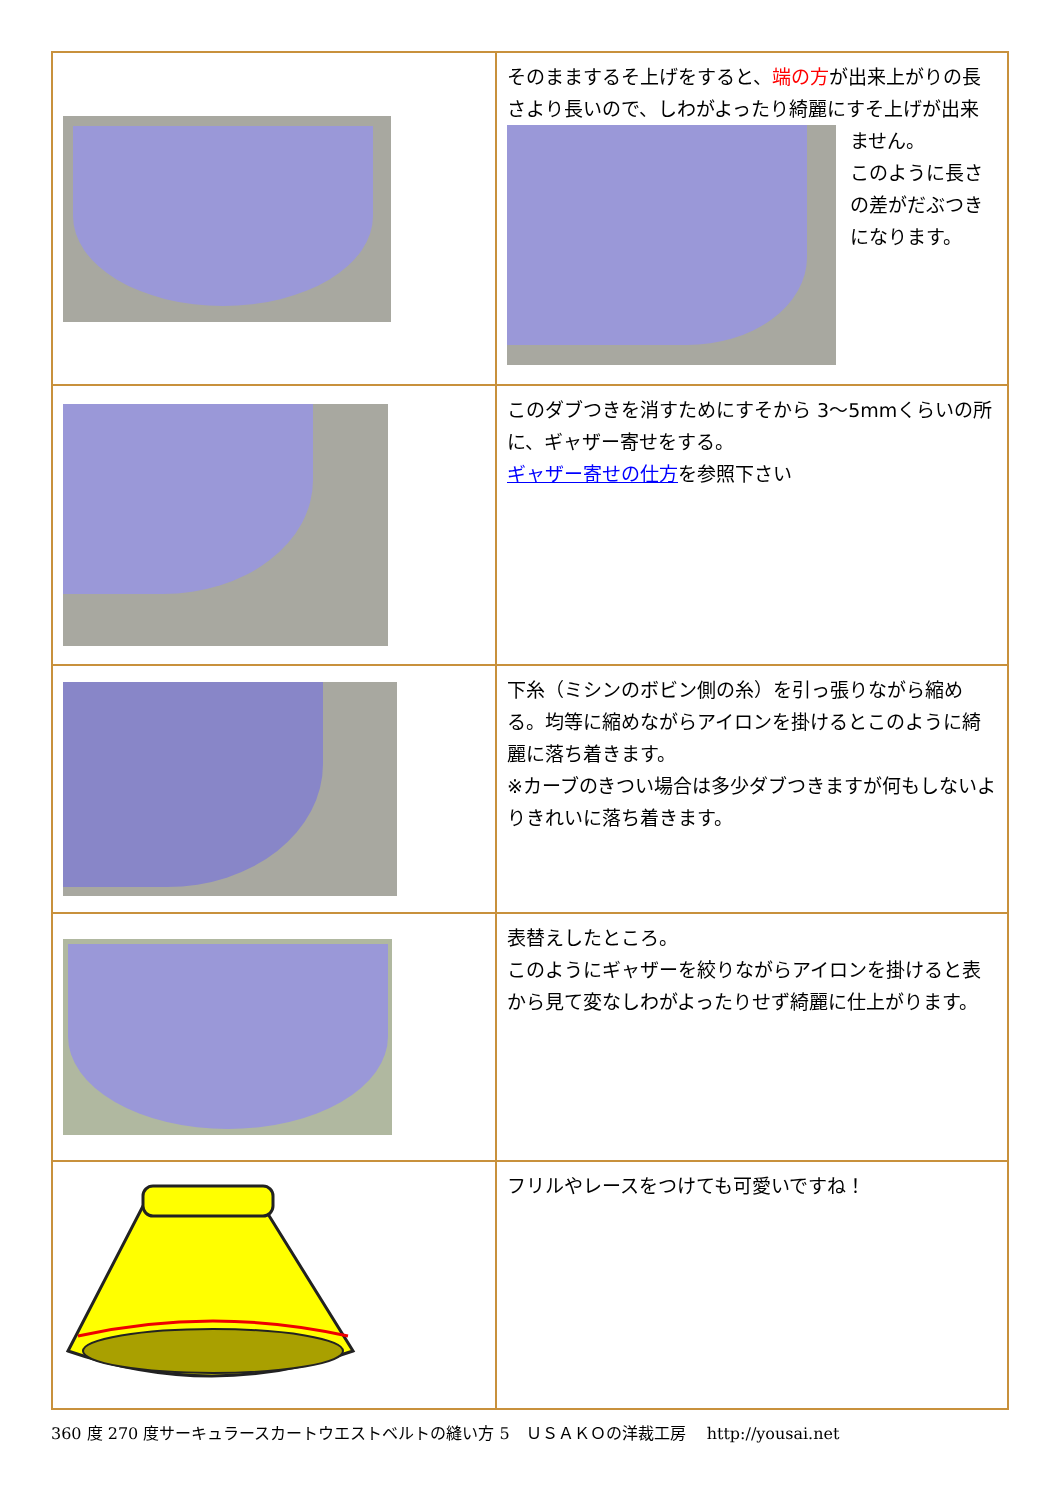| | そのままするそ上げをすると、 端の方 が出来上がりの長さより長いので、しわがよったり綺麗にすそ上げが出来 ません。 このように長さの差がだぶつきになります。 |
| | このダブつきを消すためにすそから 3～5mmくらいの所に、ギャザー寄せをする。 ギャザー寄せの仕方 を参照下さい |
| | 下糸（ミシンのボビン側の糸）を引っ張りながら縮める。均等に縮めながらアイロンを掛けるとこのように綺麗に落ち着きます。 ※カーブのきつい場合は多少ダブつきますが何もしないよりきれいに落ち着きます。 |
| | 表替えしたところ。 このようにギャザーを絞りながらアイロンを掛けると表から見て変なしわがよったりせず綺麗に仕上がります。 |
| | フリルやレースをつけても可愛いですね！ |
360 度 270 度サーキュラースカートウエストベルトの縫い方 5　ＵＳＡＫＯの洋裁工房　 http://yousai.net